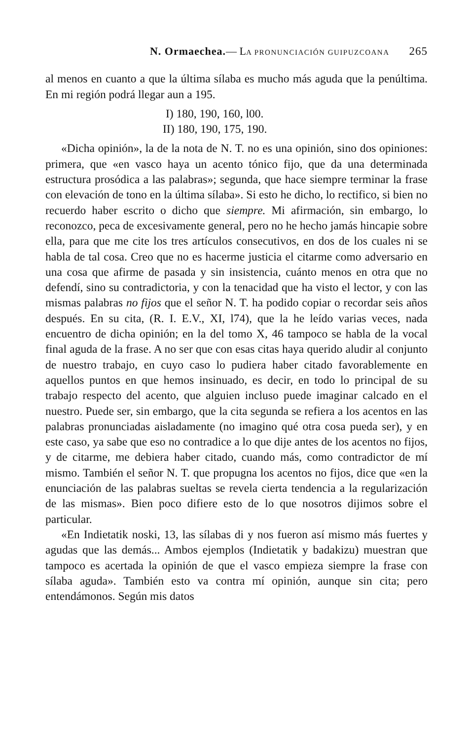N. Ormaechea.— LA PRONUNCIACIÓN GUIPUZCOANA 265
al menos en cuanto a que la última sílaba es mucho más aguda que la penúltima. En mi región podrá llegar aun a 195.
I) 180, 190, 160, l00.
II) 180, 190, 175, 190.
«Dicha opinión», la de la nota de N. T. no es una opinión, sino dos opiniones: primera, que «en vasco haya un acento tónico fijo, que da una determinada estructura prosódica a las palabras»; segunda, que hace siempre terminar la frase con elevación de tono en la última sílaba». Si esto he dicho, lo rectifico, si bien no recuerdo haber escrito o dicho que siempre. Mi afirmación, sin embargo, lo reconozco, peca de excesivamente general, pero no he hecho jamás hincapie sobre ella, para que me cite los tres artículos consecutivos, en dos de los cuales ni se habla de tal cosa. Creo que no es hacerme justicia el citarme como adversario en una cosa que afirme de pasada y sin insistencia, cuánto menos en otra que no defendí, sino su contradictoria, y con la tenacidad que ha visto el lector, y con las mismas palabras no fijos que el señor N. T. ha podido copiar o recordar seis años después. En su cita, (R. I. E.V., XI, l74), que la he leído varias veces, nada encuentro de dicha opinión; en la del tomo X, 46 tampoco se habla de la vocal final aguda de la frase. A no ser que con esas citas haya querido aludir al conjunto de nuestro trabajo, en cuyo caso lo pudiera haber citado favorablemente en aquellos puntos en que hemos insinuado, es decir, en todo lo principal de su trabajo respecto del acento, que alguien incluso puede imaginar calcado en el nuestro. Puede ser, sin embargo, que la cita segunda se refiera a los acentos en las palabras pronunciadas aisladamente (no imagino qué otra cosa pueda ser), y en este caso, ya sabe que eso no contradice a lo que dije antes de los acentos no fijos, y de citarme, me debiera haber citado, cuando más, como contradictor de mí mismo. También el señor N. T. que propugna los acentos no fijos, dice que «en la enunciación de las palabras sueltas se revela cierta tendencia a la regularización de las mismas». Bien poco difiere esto de lo que nosotros dijimos sobre el particular.
«En Indietatik noski, 13, las sílabas di y nos fueron así mismo más fuertes y agudas que las demás... Ambos ejemplos (Indietatik y badakizu) muestran que tampoco es acertada la opinión de que el vasco empieza siempre la frase con sílaba aguda». También esto va contra mí opinión, aunque sin cita; pero entendámonos. Según mis datos